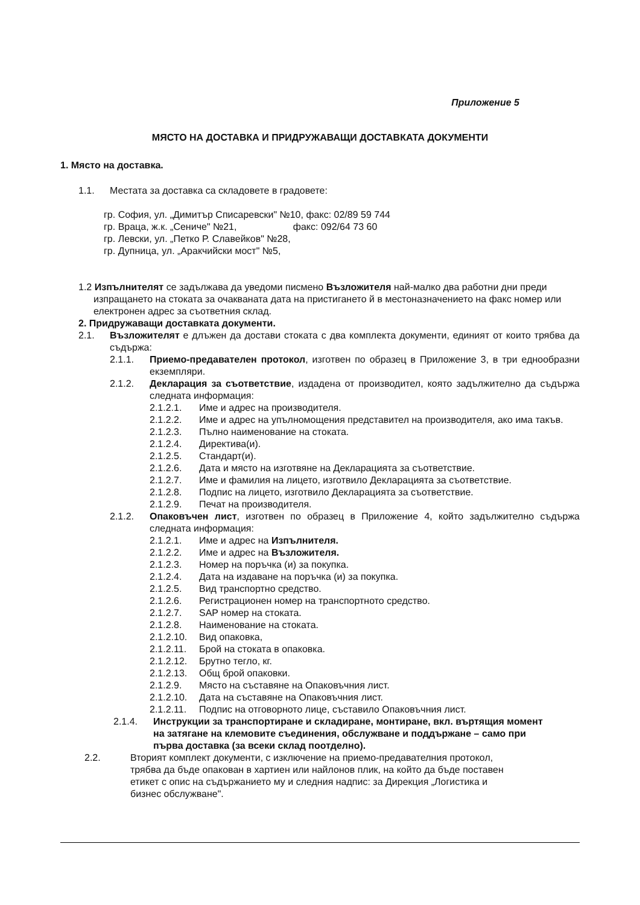Приложение 5
МЯСТО НА ДОСТАВКА И ПРИДРУЖАВАЩИ ДОСТАВКАТА ДОКУМЕНТИ
1. Място на доставка.
1.1. Местата за доставка са складовете в градовете:
гр. София, ул. „Димитър Списаревски" №10, факс: 02/89 59 744
гр. Враца, ж.к. „Сениче" №21, факс: 092/64 73 60
гр. Левски, ул. „Петко Р. Славейков" №28,
гр. Дупница, ул. „Аракчийски мост" №5,
1.2 Изпълнителят се задължава да уведоми писмено Възложителя най-малко два работни дни преди изпращането на стоката за очакваната дата на пристигането й в местоназначението на факс номер или електронен адрес за съответния склад.
2. Придружаващи доставката документи.
2.1. Възложителят е длъжен да достави стоката с два комплекта документи, единият от които трябва да съдържа:
2.1.1. Приемо-предавателен протокол, изготвен по образец в Приложение 3, в три еднообразни екземпляри.
2.1.2. Декларация за съответствие, издадена от производител, която задължително да съдържа следната информация:
2.1.2.1. Име и адрес на производителя.
2.1.2.2. Име и адрес на упълномощения представител на производителя, ако има такъв.
2.1.2.3. Пълно наименование на стоката.
2.1.2.4. Директива(и).
2.1.2.5. Стандарт(и).
2.1.2.6. Дата и място на изготвяне на Декларацията за съответствие.
2.1.2.7. Име и фамилия на лицето, изготвило Декларацията за съответствие.
2.1.2.8. Подпис на лицето, изготвило Декларацията за съответствие.
2.1.2.9. Печат на производителя.
2.1.2. Опаковъчен лист, изготвен по образец в Приложение 4, който задължително съдържа следната информация:
2.1.2.1. Име и адрес на Изпълнителя.
2.1.2.2. Име и адрес на Възложителя.
2.1.2.3. Номер на поръчка (и) за покупка.
2.1.2.4. Дата на издаване на поръчка (и) за покупка.
2.1.2.5. Вид транспортно средство.
2.1.2.6. Регистрационен номер на транспортното средство.
2.1.2.7. SAP номер на стоката.
2.1.2.8. Наименование на стоката.
2.1.2.10. Вид опаковка,
2.1.2.11. Брой на стоката в опаковка.
2.1.2.12. Брутно тегло, кг.
2.1.2.13. Общ брой опаковки.
2.1.2.9. Място на съставяне на Опаковъчния лист.
2.1.2.10. Дата на съставяне на Опаковъчния лист.
2.1.2.11. Подпис на отговорното лице, съставило Опаковъчния лист.
2.1.4. Инструкции за транспортиране и складиране, монтиране, вкл. въртящия момент на затягане на клемовите съединения, обслужване и поддържане – само при първа доставка (за всеки склад поотделно).
2.2. Вторият комплект документи, с изключение на приемо-предавателния протокол, трябва да бъде опакован в хартиен или найлонов плик, на който да бъде поставен етикет с опис на съдържанието му и следния надпис: за Дирекция „Логистика и бизнес обслужване".